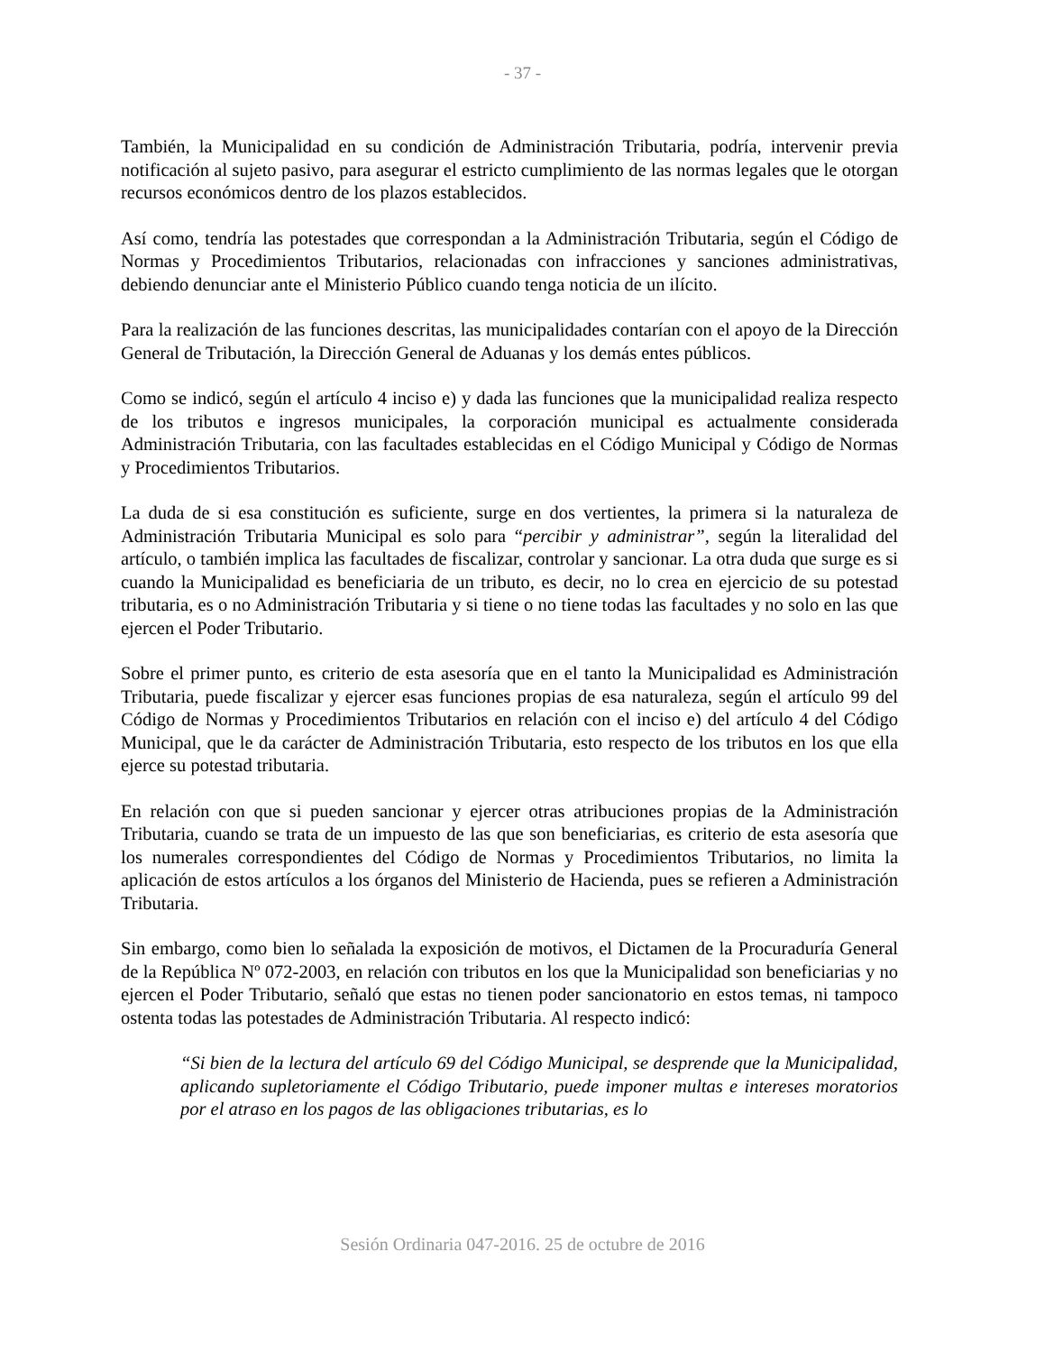- 37 -
También, la Municipalidad en su condición de Administración Tributaria, podría, intervenir previa notificación al sujeto pasivo, para asegurar el estricto cumplimiento de las normas legales que le otorgan recursos económicos dentro de los plazos establecidos.
Así como, tendría las potestades que correspondan a la Administración Tributaria, según el Código de Normas y Procedimientos Tributarios, relacionadas con infracciones y sanciones administrativas, debiendo denunciar ante el Ministerio Público cuando tenga noticia de un ilícito.
Para la realización de las funciones descritas, las municipalidades contarían con el apoyo de la Dirección General de Tributación, la Dirección General de Aduanas y los demás entes públicos.
Como se indicó, según el artículo 4 inciso e) y dada las funciones que la municipalidad realiza respecto de los tributos e ingresos municipales, la corporación municipal es actualmente considerada Administración Tributaria, con las facultades establecidas en el Código Municipal y Código de Normas y Procedimientos Tributarios.
La duda de si esa constitución es suficiente, surge en dos vertientes, la primera si la naturaleza de Administración Tributaria Municipal es solo para “percibir y administrar”, según la literalidad del artículo, o también implica las facultades de fiscalizar, controlar y sancionar. La otra duda que surge es si cuando la Municipalidad es beneficiaria de un tributo, es decir, no lo crea en ejercicio de su potestad tributaria, es o no Administración Tributaria y si tiene o no tiene todas las facultades y no solo en las que ejercen el Poder Tributario.
Sobre el primer punto, es criterio de esta asesoría que en el tanto la Municipalidad es Administración Tributaria, puede fiscalizar y ejercer esas funciones propias de esa naturaleza, según el artículo 99 del Código de Normas y Procedimientos Tributarios en relación con el inciso e) del artículo 4 del Código Municipal, que le da carácter de Administración Tributaria, esto respecto de los tributos en los que ella ejerce su potestad tributaria.
En relación con que si pueden sancionar y ejercer otras atribuciones propias de la Administración Tributaria, cuando se trata de un impuesto de las que son beneficiarias, es criterio de esta asesoría que los numerales correspondientes del Código de Normas y Procedimientos Tributarios, no limita la aplicación de estos artículos a los órganos del Ministerio de Hacienda, pues se refieren a Administración Tributaria.
Sin embargo, como bien lo señalada la exposición de motivos, el Dictamen de la Procuraduría General de la República Nº 072-2003, en relación con tributos en los que la Municipalidad son beneficiarias y no ejercen el Poder Tributario, señaló que estas no tienen poder sancionatorio en estos temas, ni tampoco ostenta todas las potestades de Administración Tributaria. Al respecto indicó:
“Si bien de la lectura del artículo 69 del Código Municipal, se desprende que la Municipalidad, aplicando supletoriamente el Código Tributario, puede imponer multas e intereses moratorios por el atraso en los pagos de las obligaciones tributarias, es lo
Sesión Ordinaria 047-2016. 25 de octubre de 2016